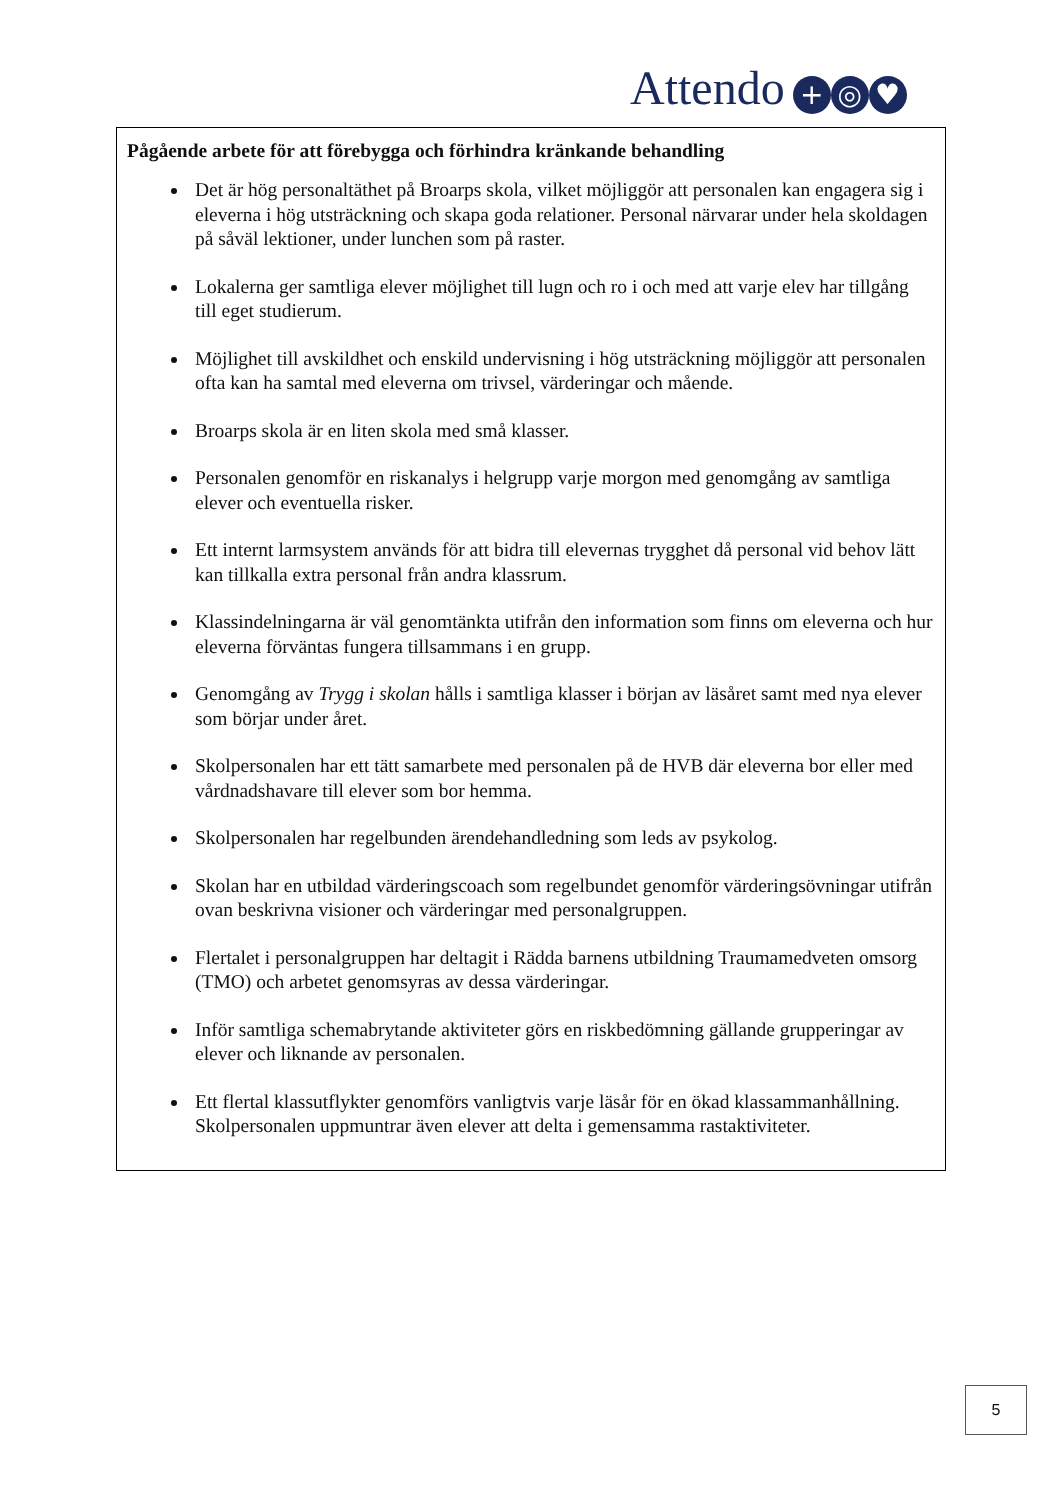Attendo + ◎ ♥
Pågående arbete för att förebygga och förhindra kränkande behandling
Det är hög personaltäthet på Broarps skola, vilket möjliggör att personalen kan engagera sig i eleverna i hög utsträckning och skapa goda relationer. Personal närvarar under hela skoldagen på såväl lektioner, under lunchen som på raster.
Lokalerna ger samtliga elever möjlighet till lugn och ro i och med att varje elev har tillgång till eget studierum.
Möjlighet till avskildhet och enskild undervisning i hög utsträckning möjliggör att personalen ofta kan ha samtal med eleverna om trivsel, värderingar och mående.
Broarps skola är en liten skola med små klasser.
Personalen genomför en riskanalys i helgrupp varje morgon med genomgång av samtliga elever och eventuella risker.
Ett internt larmsystem används för att bidra till elevernas trygghet då personal vid behov lätt kan tillkalla extra personal från andra klassrum.
Klassindelningarna är väl genomtänkta utifrån den information som finns om eleverna och hur eleverna förväntas fungera tillsammans i en grupp.
Genomgång av Trygg i skolan hålls i samtliga klasser i början av läsåret samt med nya elever som börjar under året.
Skolpersonalen har ett tätt samarbete med personalen på de HVB där eleverna bor eller med vårdnadshavare till elever som bor hemma.
Skolpersonalen har regelbunden ärendehandledning som leds av psykolog.
Skolan har en utbildad värderingscoach som regelbundet genomför värderingsövningar utifrån ovan beskrivna visioner och värderingar med personalgruppen.
Flertalet i personalgruppen har deltagit i Rädda barnens utbildning Traumamedveten omsorg (TMO) och arbetet genomsyras av dessa värderingar.
Inför samtliga schemabrytande aktiviteter görs en riskbedömning gällande grupperingar av elever och liknande av personalen.
Ett flertal klassutflykter genomförs vanligtvis varje läsår för en ökad klassammanhållning. Skolpersonalen uppmuntrar även elever att delta i gemensamma rastaktiviteter.
5